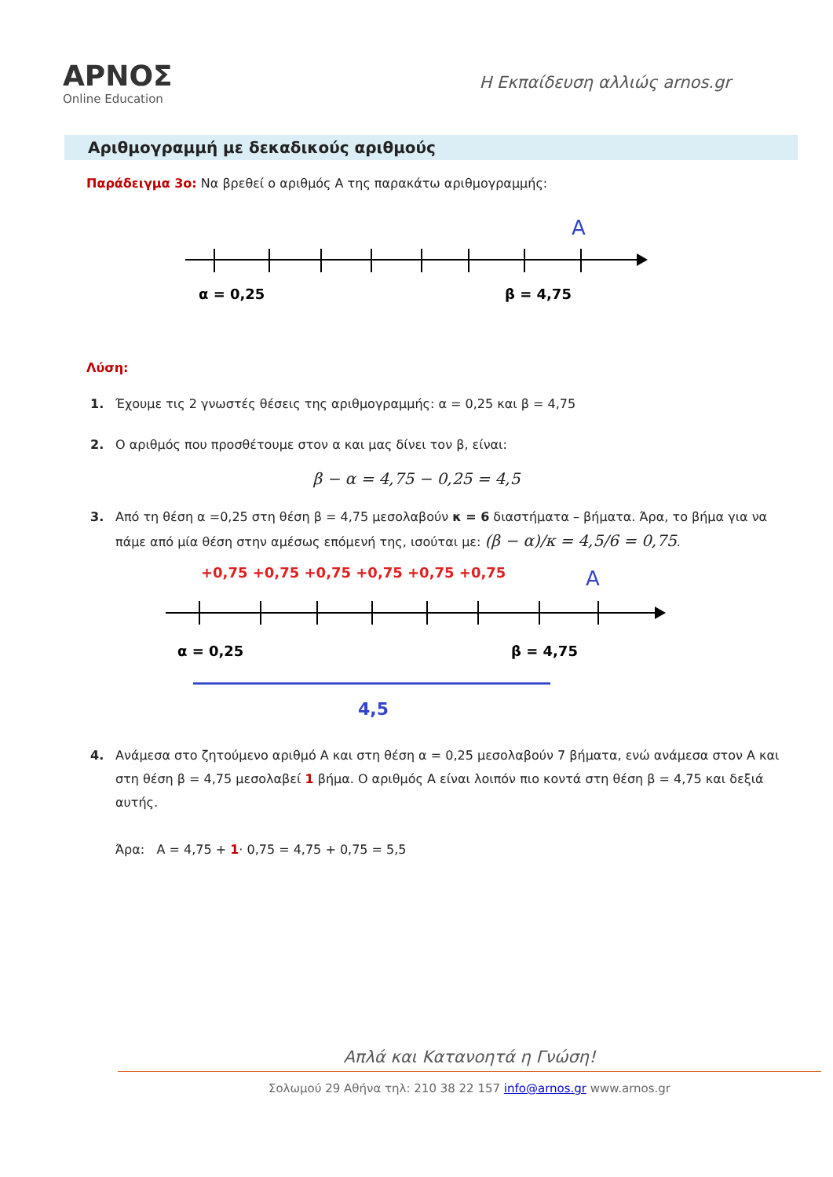ΑΡΝΟΣ
Online Education
Η Εκπαίδευση αλλιώς arnos.gr
Αριθμογραμμή με δεκαδικούς αριθμούς
Παράδειγμα 3ο: Να βρεθεί ο αριθμός Α της παρακάτω αριθμογραμμής:
A
α = 0,25
β = 4,75
Λύση:
1. Έχουμε τις 2 γνωστές θέσεις της αριθμογραμμής: α = 0,25 και β = 4,75
2. Ο αριθμός που προσθέτουμε στον α και μας δίνει τον β, είναι:
β − α = 4,75 − 0,25 = 4,5
3. Από τη θέση α =0,25 στη θέση β = 4,75 μεσολαβούν κ = 6 διαστήματα – βήματα. Άρα, το βήμα για να πάμε από μία θέση στην αμέσως επόμενή της, ισούται με: (β − α)/κ = 4,5/6 = 0,75.
+0,75 +0,75 +0,75 +0,75 +0,75 +0,75
A
α = 0,25
β = 4,75
4,5
4. Ανάμεσα στο ζητούμενο αριθμό Α και στη θέση α = 0,25 μεσολαβούν 7 βήματα, ενώ ανάμεσα στον Α και στη θέση β = 4,75 μεσολαβεί 1 βήμα. Ο αριθμός Α είναι λοιπόν πιο κοντά στη θέση β = 4,75 και δεξιά αυτής.
Άρα: Α = 4,75 + 1· 0,75 = 4,75 + 0,75 = 5,5
Απλά και Κατανοητά η Γνώση!
Σολωμού 29 Αθήνα τηλ: 210 38 22 157 info@arnos.gr www.arnos.gr